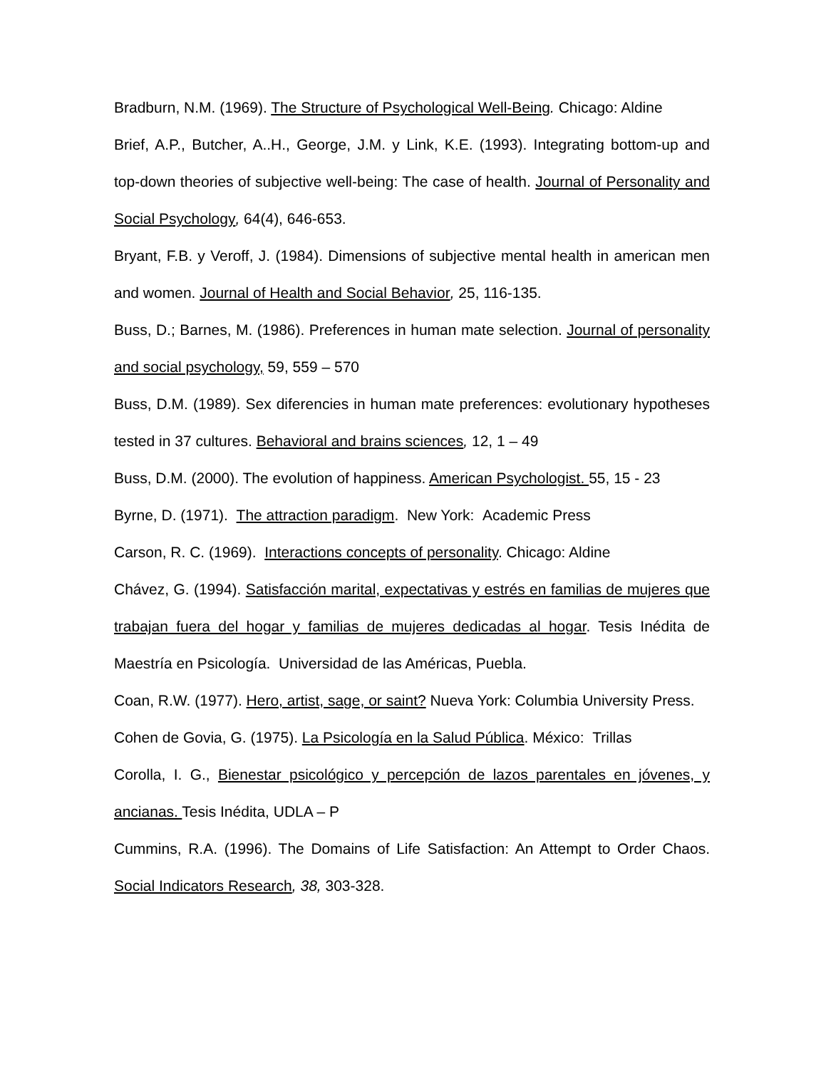Bradburn, N.M. (1969). The Structure of Psychological Well-Being. Chicago: Aldine
Brief, A.P., Butcher, A..H., George, J.M. y Link, K.E. (1993). Integrating bottom-up and top-down theories of subjective well-being: The case of health. Journal of Personality and Social Psychology, 64(4), 646-653.
Bryant, F.B. y Veroff, J. (1984). Dimensions of subjective mental health in american men and women. Journal of Health and Social Behavior, 25, 116-135.
Buss, D.; Barnes, M. (1986). Preferences in human mate selection. Journal of personality and social psychology, 59, 559 – 570
Buss, D.M. (1989). Sex diferencies in human mate preferences: evolutionary hypotheses tested in 37 cultures. Behavioral and brains sciences, 12, 1 – 49
Buss, D.M. (2000). The evolution of happiness. American Psychologist. 55, 15 - 23
Byrne, D. (1971). The attraction paradigm. New York: Academic Press
Carson, R. C. (1969). Interactions concepts of personality. Chicago: Aldine
Chávez, G. (1994). Satisfacción marital, expectativas y estrés en familias de mujeres que trabajan fuera del hogar y familias de mujeres dedicadas al hogar. Tesis Inédita de Maestría en Psicología. Universidad de las Américas, Puebla.
Coan, R.W. (1977). Hero, artist, sage, or saint? Nueva York: Columbia University Press.
Cohen de Govia, G. (1975). La Psicología en la Salud Pública. México: Trillas
Corolla, I. G., Bienestar psicológico y percepción de lazos parentales en jóvenes, y ancianas. Tesis Inédita, UDLA – P
Cummins, R.A. (1996). The Domains of Life Satisfaction: An Attempt to Order Chaos. Social Indicators Research, 38, 303-328.